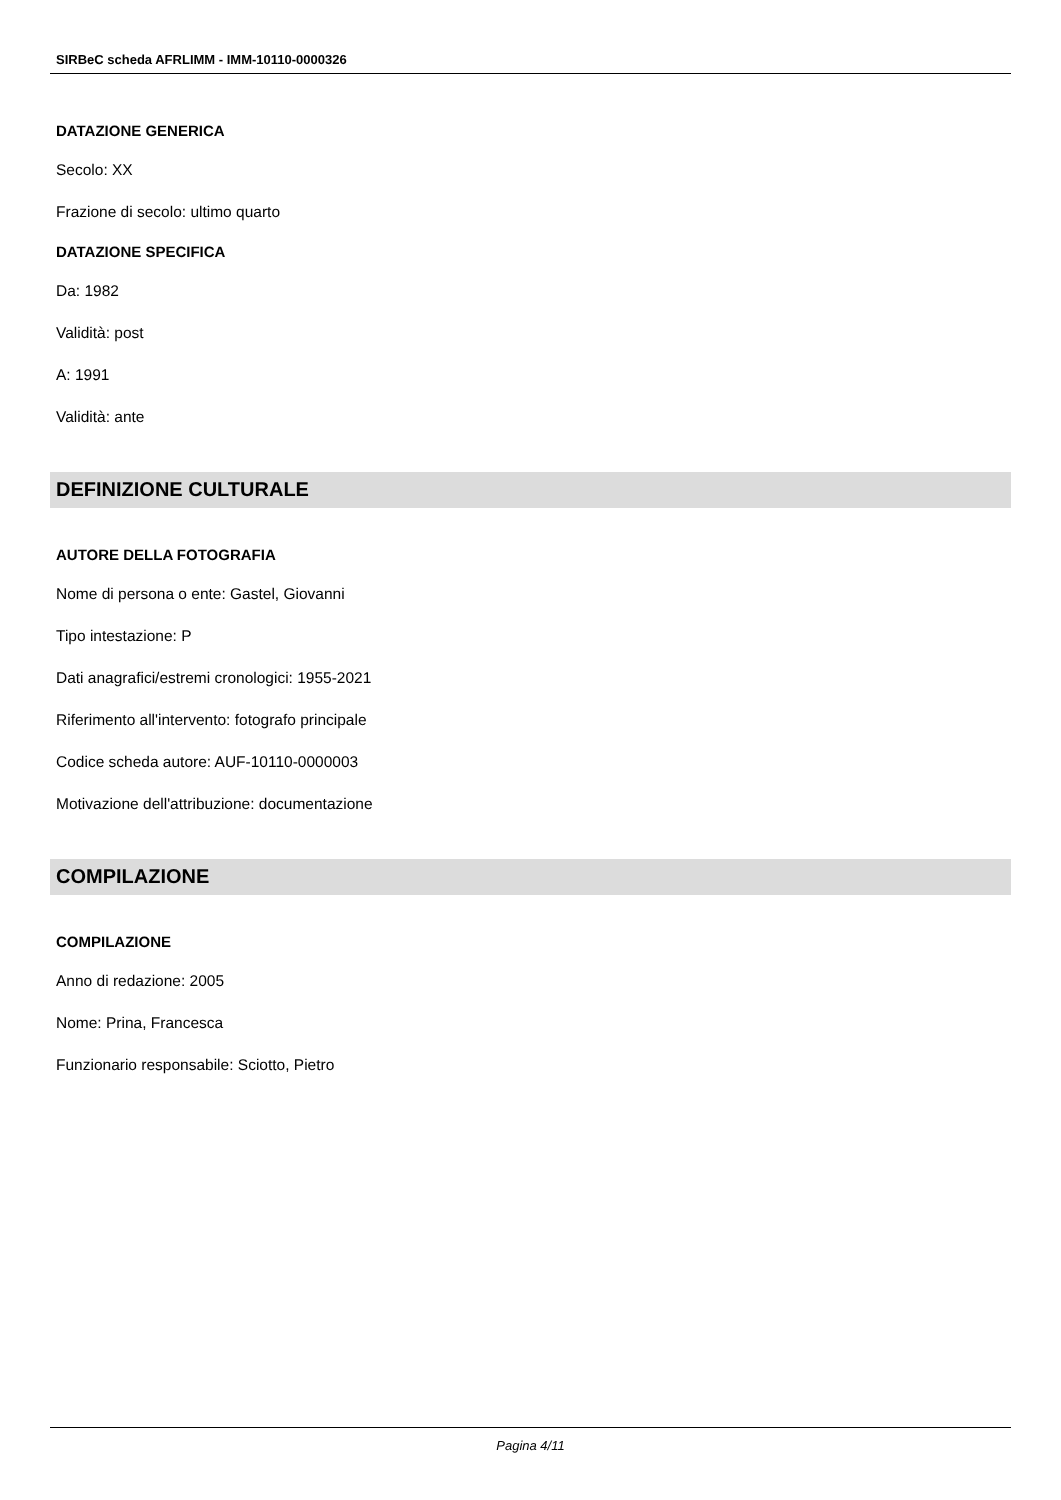SIRBeC scheda AFRLIMM - IMM-10110-0000326
DATAZIONE GENERICA
Secolo: XX
Frazione di secolo: ultimo quarto
DATAZIONE SPECIFICA
Da: 1982
Validità: post
A: 1991
Validità: ante
DEFINIZIONE CULTURALE
AUTORE DELLA FOTOGRAFIA
Nome di persona o ente: Gastel, Giovanni
Tipo intestazione: P
Dati anagrafici/estremi cronologici: 1955-2021
Riferimento all'intervento: fotografo principale
Codice scheda autore: AUF-10110-0000003
Motivazione dell'attribuzione: documentazione
COMPILAZIONE
COMPILAZIONE
Anno di redazione: 2005
Nome: Prina, Francesca
Funzionario responsabile: Sciotto, Pietro
Pagina 4/11